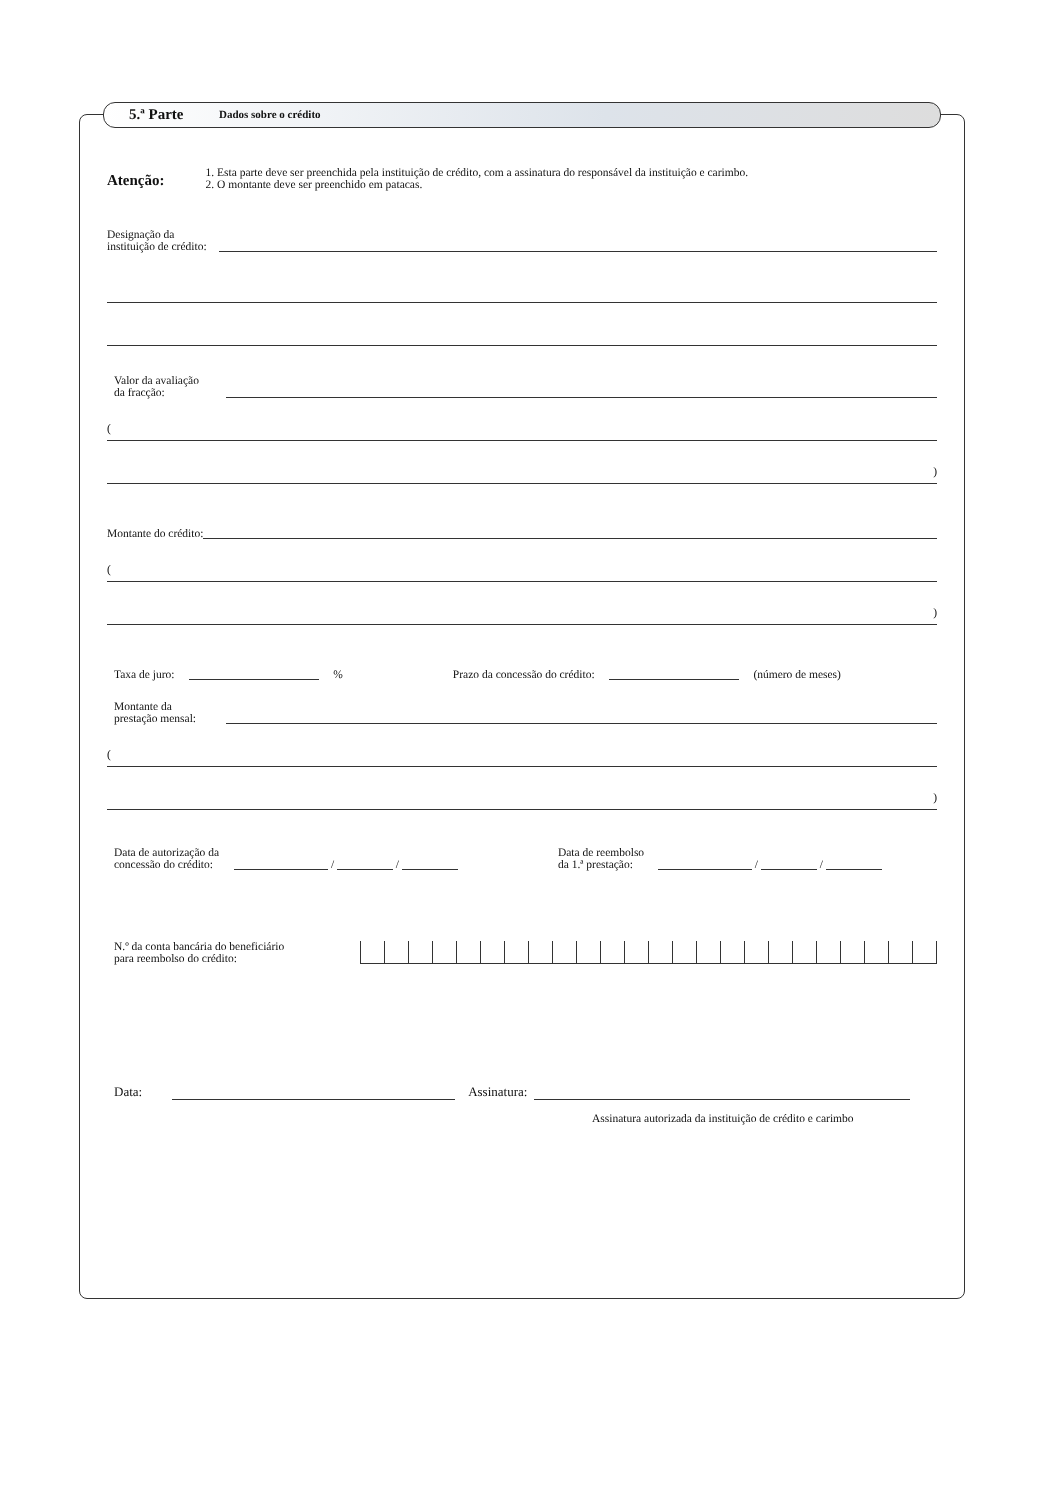5.ª Parte Dados sobre o crédito
Atenção:
1. Esta parte deve ser preenchida pela instituição de crédito, com a assinatura do responsável da instituição e carimbo.
2. O montante deve ser preenchido em patacas.
Designação da
instituição de crédito:
Valor da avaliação
da fracção:
(
)
Montante do crédito:
(
)
Taxa de juro: % Prazo da concessão do crédito: (número de meses)
Montante da
prestação mensal:
(
)
Data de autorização da
concessão do crédito:
/ /
Data de reembolso
da 1.ª prestação:
/ /
N.º da conta bancária do beneficiário
para reembolso do crédito:
Data: Assinatura:
Assinatura autorizada da instituição de crédito e carimbo